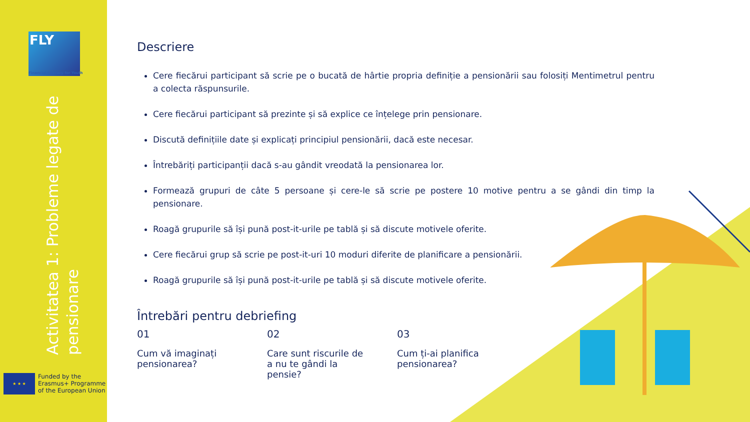FLY
Financial Literacy for Youth
Activitatea 1: Probleme legate de pensionare
Descriere
Cere fiecărui participant să scrie pe o bucată de hârtie propria definiție a pensionării sau folosiți Mentimetrul pentru a colecta răspunsurile.
Cere fiecărui participant să prezinte și să explice ce înțelege prin pensionare.
Discută definițiile date și explicați principiul pensionării, dacă este necesar.
Întrebăriți participanții dacă s-au gândit vreodată la pensionarea lor.
Formează grupuri de câte 5 persoane și cere-le să scrie pe postere 10 motive pentru a se gândi din timp la pensionare.
Roagă grupurile să își pună post-it-urile pe tablă și să discute motivele oferite.
Cere fiecărui grup să scrie pe post-it-uri 10 moduri diferite de planificare a pensionării.
Roagă grupurile să își pună post-it-urile pe tablă și să discute motivele oferite.
Întrebări pentru debriefing
01
Cum vă imaginați pensionarea?
02
Care sunt riscurile de a nu te gândi la pensie?
03
Cum ți-ai planifica pensionarea?
★ ★ ★
Funded by the
Erasmus+ Programme
of the European Union